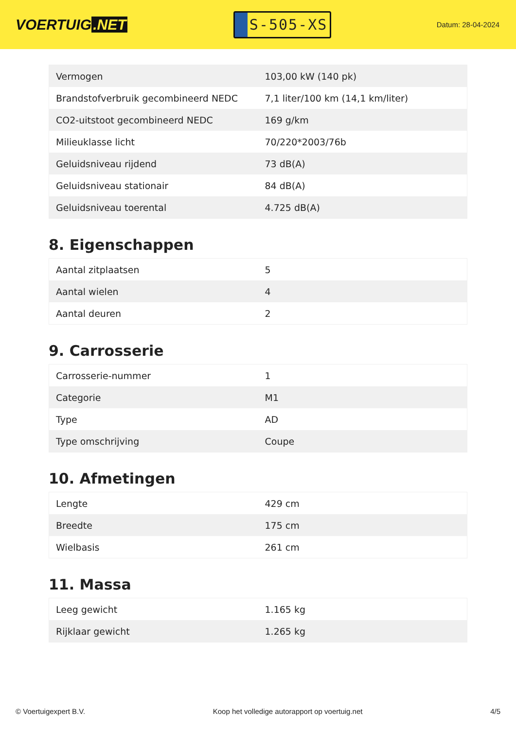VOERTUIG.NET
S-505-XS
Datum: 28-04-2024
| Vermogen | 103,00 kW (140 pk) |
| Brandstofverbruik gecombineerd NEDC | 7,1 liter/100 km (14,1 km/liter) |
| CO2-uitstoot gecombineerd NEDC | 169 g/km |
| Milieuklasse licht | 70/220*2003/76b |
| Geluidsniveau rijdend | 73 dB(A) |
| Geluidsniveau stationair | 84 dB(A) |
| Geluidsniveau toerental | 4.725 dB(A) |
8. Eigenschappen
| Aantal zitplaatsen | 5 |
| Aantal wielen | 4 |
| Aantal deuren | 2 |
9. Carrosserie
| Carrosserie-nummer | 1 |
| Categorie | M1 |
| Type | AD |
| Type omschrijving | Coupe |
10. Afmetingen
| Lengte | 429 cm |
| Breedte | 175 cm |
| Wielbasis | 261 cm |
11. Massa
| Leeg gewicht | 1.165 kg |
| Rijklaar gewicht | 1.265 kg |
© Voertuigexpert B.V. Koop het volledige autorapport op voertuig.net 4/5